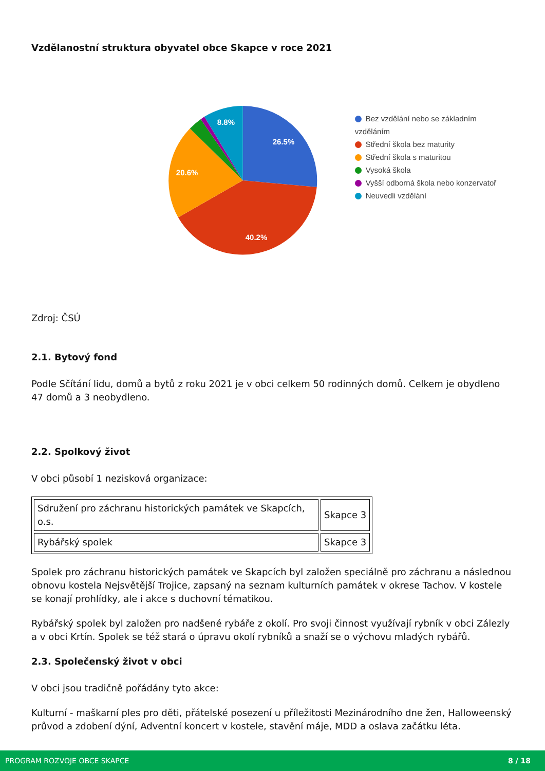Vzdělanostní struktura obyvatel obce Skapce v roce 2021
26.5%
40.2%
20.6%
8.8%
Bez vzdělání nebo se základním vzděláním
Střední škola bez maturity
Střední škola s maturitou
Vysoká škola
Vyšší odborná škola nebo konzervatoř
Neuvedli vzdělání
Zdroj: ČSÚ
2.1. Bytový fond
Podle Sčítání lidu, domů a bytů z roku 2021 je v obci celkem 50 rodinných domů. Celkem je obydleno 47 domů a 3 neobydleno.
2.2. Spolkový život
V obci působí 1 nezisková organizace:
| Sdružení pro záchranu historických památek ve Skapcích, o.s. | Skapce 3 |
| Rybářský spolek | Skapce 3 |
Spolek pro záchranu historických památek ve Skapcích byl založen speciálně pro záchranu a následnou obnovu kostela Nejsvětější Trojice, zapsaný na seznam kulturních památek v okrese Tachov. V kostele se konají prohlídky, ale i akce s duchovní tématikou.
Rybářský spolek byl založen pro nadšené rybáře z okolí. Pro svoji činnost využívají rybník v obci Zálezly a v obci Krtín. Spolek se též stará o úpravu okolí rybníků a snaží se o výchovu mladých rybářů.
2.3. Společenský život v obci
V obci jsou tradičně pořádány tyto akce:
Kulturní - maškarní ples pro děti, přátelské posezení u příležitosti Mezinárodního dne žen, Halloweenský průvod a zdobení dýní, Adventní koncert v kostele, stavění máje, MDD a oslava začátku léta.
PROGRAM ROZVOJE OBCE SKAPCE 8 / 18